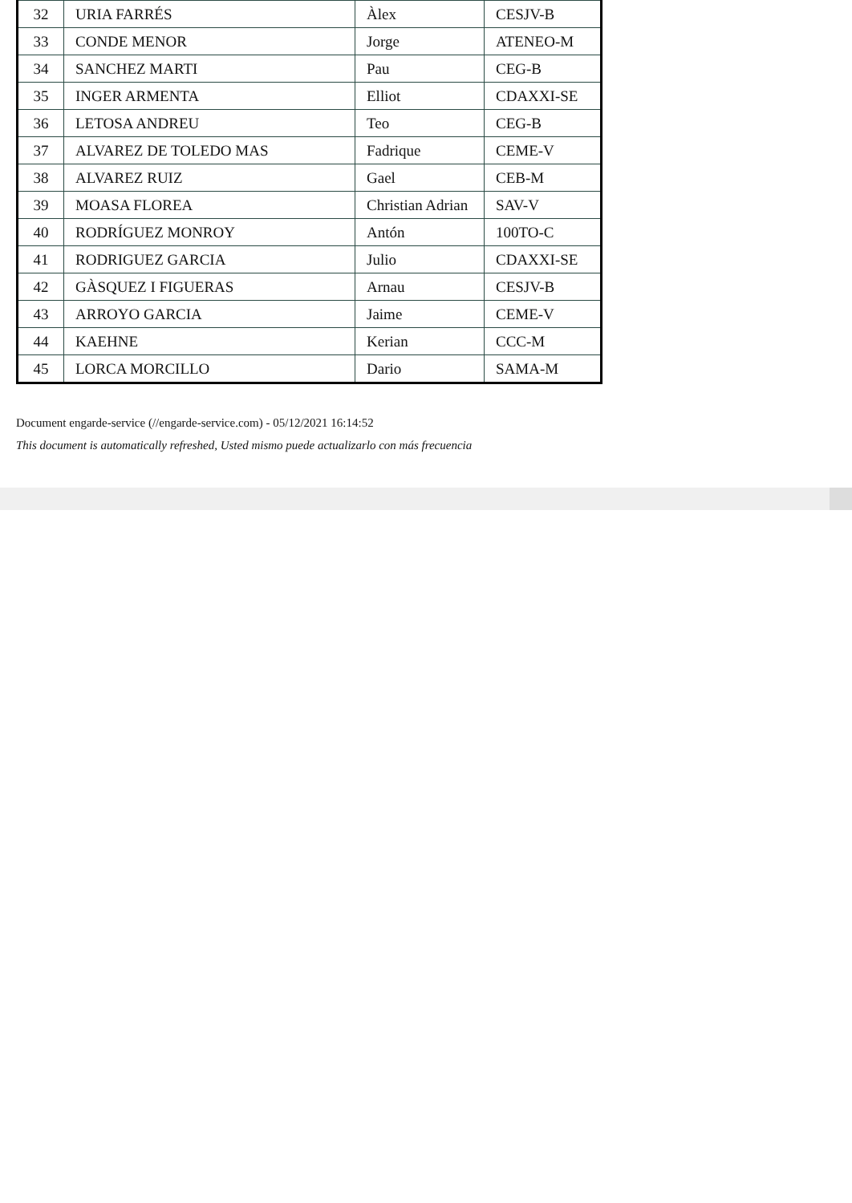| 32 | URIA FARRÉS | Àlex | CESJV-B |
| 33 | CONDE MENOR | Jorge | ATENEO-M |
| 34 | SANCHEZ MARTI | Pau | CEG-B |
| 35 | INGER ARMENTA | Elliot | CDAXXI-SE |
| 36 | LETOSA ANDREU | Teo | CEG-B |
| 37 | ALVAREZ DE TOLEDO MAS | Fadrique | CEME-V |
| 38 | ALVAREZ RUIZ | Gael | CEB-M |
| 39 | MOASA FLOREA | Christian Adrian | SAV-V |
| 40 | RODRÍGUEZ MONROY | Antón | 100TO-C |
| 41 | RODRIGUEZ GARCIA | Julio | CDAXXI-SE |
| 42 | GÀSQUEZ I FIGUERAS | Arnau | CESJV-B |
| 43 | ARROYO GARCIA | Jaime | CEME-V |
| 44 | KAEHNE | Kerian | CCC-M |
| 45 | LORCA MORCILLO | Dario | SAMA-M |
Document engarde-service (//engarde-service.com) - 05/12/2021 16:14:52
This document is automatically refreshed, Usted mismo puede actualizarlo con más frecuencia